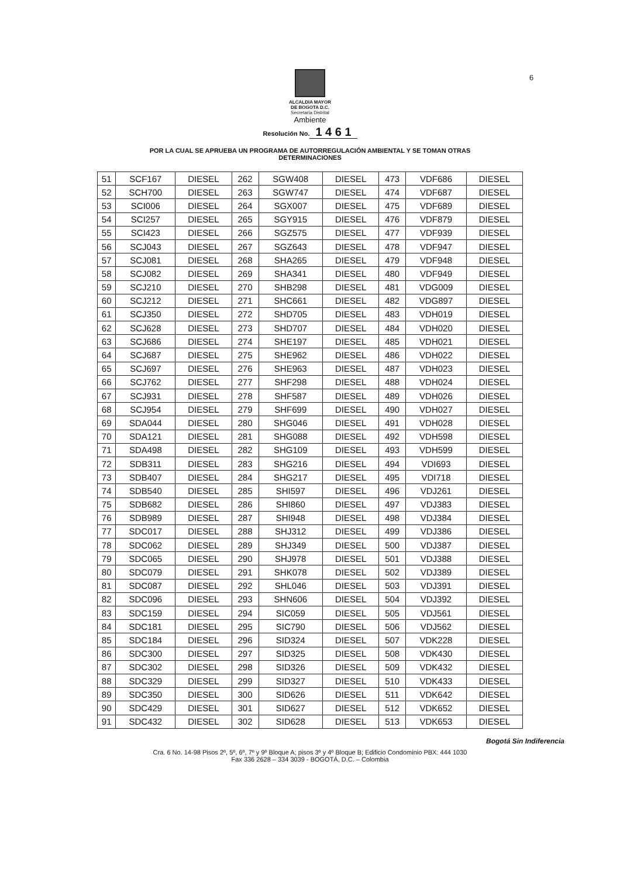6
ALCALDIA MAYOR
DE BOGOTA D.C.
Secretaría Distrital
Ambiente
Resolución No. 1 4 6 1
POR LA CUAL SE APRUEBA UN PROGRAMA DE AUTORREGULACIÓN AMBIENTAL Y SE TOMAN OTRAS
DETERMINACIONES
| 51 | SCF167 | DIESEL | 262 | SGW408 | DIESEL | 473 | VDF686 | DIESEL |
| 52 | SCH700 | DIESEL | 263 | SGW747 | DIESEL | 474 | VDF687 | DIESEL |
| 53 | SCI006 | DIESEL | 264 | SGX007 | DIESEL | 475 | VDF689 | DIESEL |
| 54 | SCI257 | DIESEL | 265 | SGY915 | DIESEL | 476 | VDF879 | DIESEL |
| 55 | SCI423 | DIESEL | 266 | SGZ575 | DIESEL | 477 | VDF939 | DIESEL |
| 56 | SCJ043 | DIESEL | 267 | SGZ643 | DIESEL | 478 | VDF947 | DIESEL |
| 57 | SCJ081 | DIESEL | 268 | SHA265 | DIESEL | 479 | VDF948 | DIESEL |
| 58 | SCJ082 | DIESEL | 269 | SHA341 | DIESEL | 480 | VDF949 | DIESEL |
| 59 | SCJ210 | DIESEL | 270 | SHB298 | DIESEL | 481 | VDG009 | DIESEL |
| 60 | SCJ212 | DIESEL | 271 | SHC661 | DIESEL | 482 | VDG897 | DIESEL |
| 61 | SCJ350 | DIESEL | 272 | SHD705 | DIESEL | 483 | VDH019 | DIESEL |
| 62 | SCJ628 | DIESEL | 273 | SHD707 | DIESEL | 484 | VDH020 | DIESEL |
| 63 | SCJ686 | DIESEL | 274 | SHE197 | DIESEL | 485 | VDH021 | DIESEL |
| 64 | SCJ687 | DIESEL | 275 | SHE962 | DIESEL | 486 | VDH022 | DIESEL |
| 65 | SCJ697 | DIESEL | 276 | SHE963 | DIESEL | 487 | VDH023 | DIESEL |
| 66 | SCJ762 | DIESEL | 277 | SHF298 | DIESEL | 488 | VDH024 | DIESEL |
| 67 | SCJ931 | DIESEL | 278 | SHF587 | DIESEL | 489 | VDH026 | DIESEL |
| 68 | SCJ954 | DIESEL | 279 | SHF699 | DIESEL | 490 | VDH027 | DIESEL |
| 69 | SDA044 | DIESEL | 280 | SHG046 | DIESEL | 491 | VDH028 | DIESEL |
| 70 | SDA121 | DIESEL | 281 | SHG088 | DIESEL | 492 | VDH598 | DIESEL |
| 71 | SDA498 | DIESEL | 282 | SHG109 | DIESEL | 493 | VDH599 | DIESEL |
| 72 | SDB311 | DIESEL | 283 | SHG216 | DIESEL | 494 | VDI693 | DIESEL |
| 73 | SDB407 | DIESEL | 284 | SHG217 | DIESEL | 495 | VDI718 | DIESEL |
| 74 | SDB540 | DIESEL | 285 | SHI597 | DIESEL | 496 | VDJ261 | DIESEL |
| 75 | SDB682 | DIESEL | 286 | SHI860 | DIESEL | 497 | VDJ383 | DIESEL |
| 76 | SDB989 | DIESEL | 287 | SHI948 | DIESEL | 498 | VDJ384 | DIESEL |
| 77 | SDC017 | DIESEL | 288 | SHJ312 | DIESEL | 499 | VDJ386 | DIESEL |
| 78 | SDC062 | DIESEL | 289 | SHJ349 | DIESEL | 500 | VDJ387 | DIESEL |
| 79 | SDC065 | DIESEL | 290 | SHJ978 | DIESEL | 501 | VDJ388 | DIESEL |
| 80 | SDC079 | DIESEL | 291 | SHK078 | DIESEL | 502 | VDJ389 | DIESEL |
| 81 | SDC087 | DIESEL | 292 | SHL046 | DIESEL | 503 | VDJ391 | DIESEL |
| 82 | SDC096 | DIESEL | 293 | SHN606 | DIESEL | 504 | VDJ392 | DIESEL |
| 83 | SDC159 | DIESEL | 294 | SIC059 | DIESEL | 505 | VDJ561 | DIESEL |
| 84 | SDC181 | DIESEL | 295 | SIC790 | DIESEL | 506 | VDJ562 | DIESEL |
| 85 | SDC184 | DIESEL | 296 | SID324 | DIESEL | 507 | VDK228 | DIESEL |
| 86 | SDC300 | DIESEL | 297 | SID325 | DIESEL | 508 | VDK430 | DIESEL |
| 87 | SDC302 | DIESEL | 298 | SID326 | DIESEL | 509 | VDK432 | DIESEL |
| 88 | SDC329 | DIESEL | 299 | SID327 | DIESEL | 510 | VDK433 | DIESEL |
| 89 | SDC350 | DIESEL | 300 | SID626 | DIESEL | 511 | VDK642 | DIESEL |
| 90 | SDC429 | DIESEL | 301 | SID627 | DIESEL | 512 | VDK652 | DIESEL |
| 91 | SDC432 | DIESEL | 302 | SID628 | DIESEL | 513 | VDK653 | DIESEL |
Bogotá Sin Indiferencia
Cra. 6 No. 14-98 Pisos 2º, 5º, 6º, 7º y 9º Bloque A; pisos 3º y 4º Bloque B; Edificio Condominio PBX: 444 1030
Fax 336 2628 – 334 3039 - BOGOTÁ, D.C. – Colombia